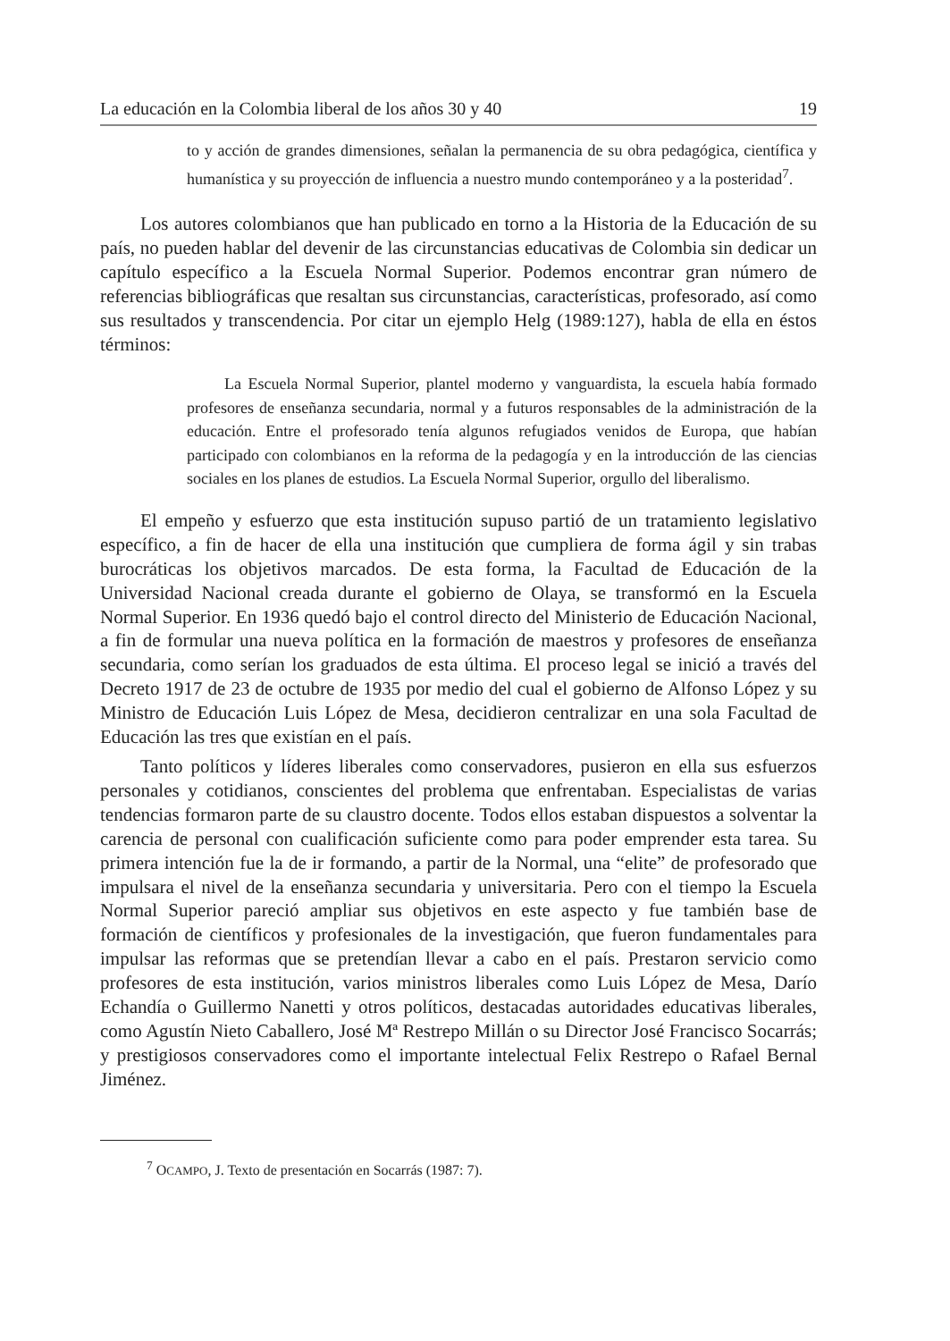La educación en la Colombia liberal de los años 30 y 40 19
to y acción de grandes dimensiones, señalan la permanencia de su obra pedagógica, científica y humanística y su proyección de influencia a nuestro mundo contemporáneo y a la posteridad<sup>7</sup>.
Los autores colombianos que han publicado en torno a la Historia de la Educación de su país, no pueden hablar del devenir de las circunstancias educativas de Colombia sin dedicar un capítulo específico a la Escuela Normal Superior. Podemos encontrar gran número de referencias bibliográficas que resaltan sus circunstancias, características, profesorado, así como sus resultados y transcendencia. Por citar un ejemplo Helg (1989:127), habla de ella en éstos términos:
La Escuela Normal Superior, plantel moderno y vanguardista, la escuela había formado profesores de enseñanza secundaria, normal y a futuros responsables de la administración de la educación. Entre el profesorado tenía algunos refugiados venidos de Europa, que habían participado con colombianos en la reforma de la pedagogía y en la introducción de las ciencias sociales en los planes de estudios. La Escuela Normal Superior, orgullo del liberalismo.
El empeño y esfuerzo que esta institución supuso partió de un tratamiento legislativo específico, a fin de hacer de ella una institución que cumpliera de forma ágil y sin trabas burocráticas los objetivos marcados. De esta forma, la Facultad de Educación de la Universidad Nacional creada durante el gobierno de Olaya, se transformó en la Escuela Normal Superior. En 1936 quedó bajo el control directo del Ministerio de Educación Nacional, a fin de formular una nueva política en la formación de maestros y profesores de enseñanza secundaria, como serían los graduados de esta última. El proceso legal se inició a través del Decreto 1917 de 23 de octubre de 1935 por medio del cual el gobierno de Alfonso López y su Ministro de Educación Luis López de Mesa, decidieron centralizar en una sola Facultad de Educación las tres que existían en el país.
Tanto políticos y líderes liberales como conservadores, pusieron en ella sus esfuerzos personales y cotidianos, conscientes del problema que enfrentaban. Especialistas de varias tendencias formaron parte de su claustro docente. Todos ellos estaban dispuestos a solventar la carencia de personal con cualificación suficiente como para poder emprender esta tarea. Su primera intención fue la de ir formando, a partir de la Normal, una “elite” de profesorado que impulsara el nivel de la enseñanza secundaria y universitaria. Pero con el tiempo la Escuela Normal Superior pareció ampliar sus objetivos en este aspecto y fue también base de formación de científicos y profesionales de la investigación, que fueron fundamentales para impulsar las reformas que se pretendían llevar a cabo en el país. Prestaron servicio como profesores de esta institución, varios ministros liberales como Luis López de Mesa, Darío Echandía o Guillermo Nanetti y otros políticos, destacadas autoridades educativas liberales, como Agustín Nieto Caballero, José Mª Restrepo Millán o su Director José Francisco Socarrás; y prestigiosos conservadores como el importante intelectual Felix Restrepo o Rafael Bernal Jiménez.
<sup>7</sup> OCAMPO, J. Texto de presentación en Socarrás (1987: 7).